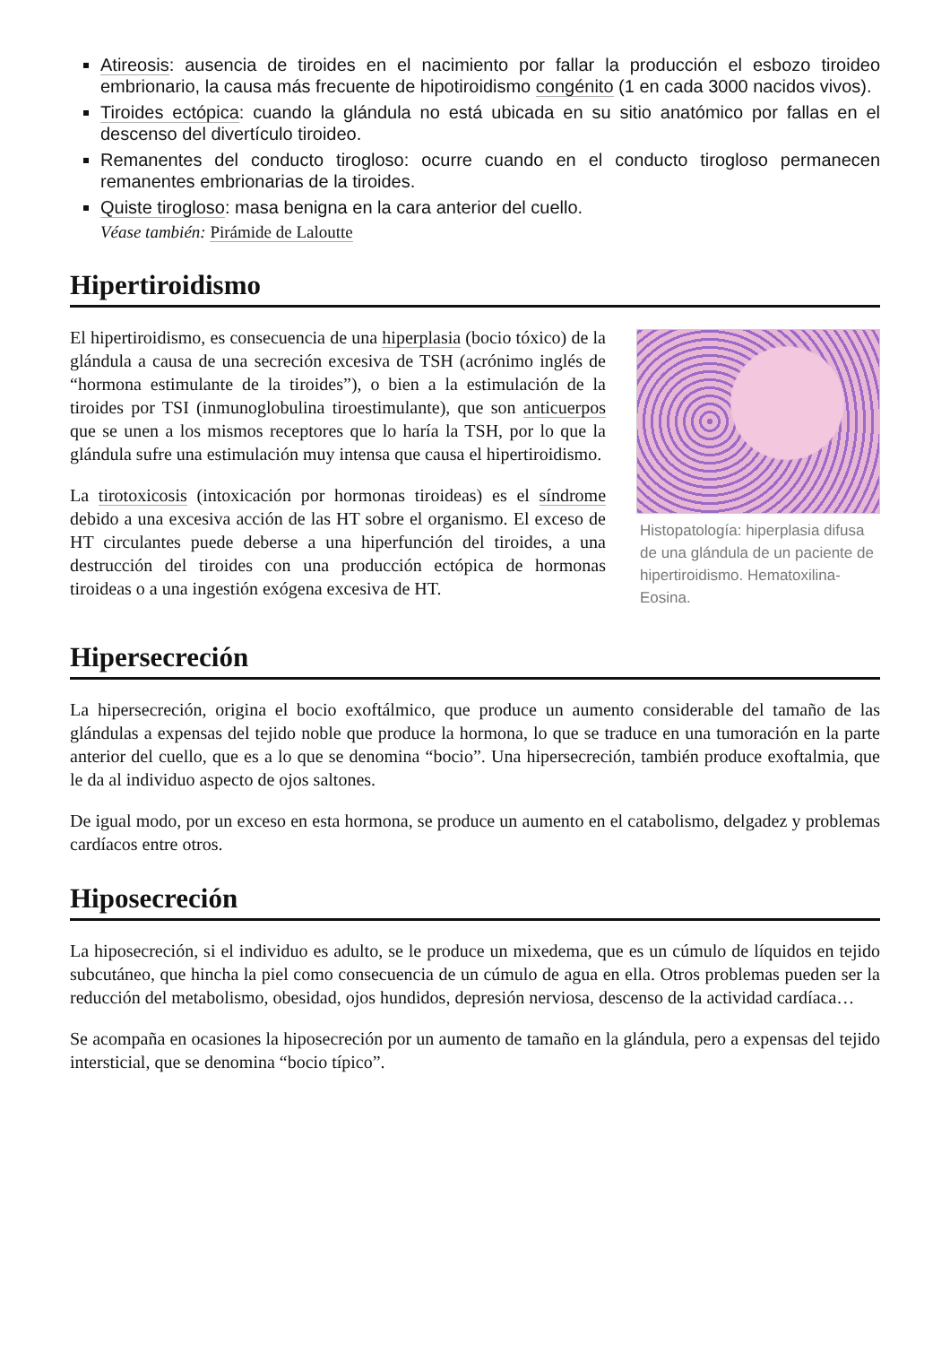Atireosis: ausencia de tiroides en el nacimiento por fallar la producción el esbozo tiroideo embrionario, la causa más frecuente de hipotiroidismo congénito (1 en cada 3000 nacidos vivos).
Tiroides ectópica: cuando la glándula no está ubicada en su sitio anatómico por fallas en el descenso del divertículo tiroideo.
Remanentes del conducto tirogloso: ocurre cuando en el conducto tirogloso permanecen remanentes embrionarias de la tiroides.
Quiste tirogloso: masa benigna en la cara anterior del cuello.
Véase también: Pirámide de Laloutte
Hipertiroidismo
El hipertiroidismo, es consecuencia de una hiperplasia (bocio tóxico) de la glándula a causa de una secreción excesiva de TSH (acrónimo inglés de “hormona estimulante de la tiroides”), o bien a la estimulación de la tiroides por TSI (inmunoglobulina tiroestimulante), que son anticuerpos que se unen a los mismos receptores que lo haría la TSH, por lo que la glándula sufre una estimulación muy intensa que causa el hipertiroidismo.
La tirotoxicosis (intoxicación por hormonas tiroideas) es el síndrome debido a una excesiva acción de las HT sobre el organismo. El exceso de HT circulantes puede deberse a una hiperfunción del tiroides, a una destrucción del tiroides con una producción ectópica de hormonas tiroideas o a una ingestión exógena excesiva de HT.
Histopatología: hiperplasia difusa de una glándula de un paciente de hipertiroidismo. Hematoxilina-Eosina.
Hipersecreción
La hipersecreción, origina el bocio exoftálmico, que produce un aumento considerable del tamaño de las glándulas a expensas del tejido noble que produce la hormona, lo que se traduce en una tumoración en la parte anterior del cuello, que es a lo que se denomina “bocio”. Una hipersecreción, también produce exoftalmia, que le da al individuo aspecto de ojos saltones.
De igual modo, por un exceso en esta hormona, se produce un aumento en el catabolismo, delgadez y problemas cardíacos entre otros.
Hiposecreción
La hiposecreción, si el individuo es adulto, se le produce un mixedema, que es un cúmulo de líquidos en tejido subcutáneo, que hincha la piel como consecuencia de un cúmulo de agua en ella. Otros problemas pueden ser la reducción del metabolismo, obesidad, ojos hundidos, depresión nerviosa, descenso de la actividad cardíaca…
Se acompaña en ocasiones la hiposecreción por un aumento de tamaño en la glándula, pero a expensas del tejido intersticial, que se denomina “bocio típico”.